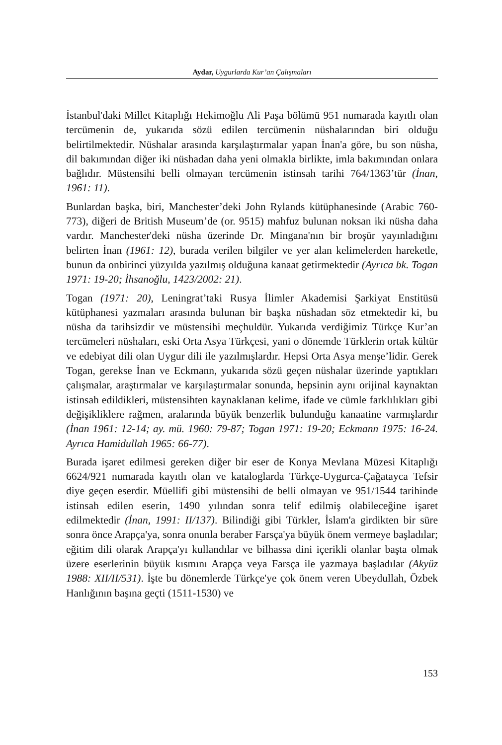Aydar, Uygurlarda Kur’an Çalışmaları
İstanbul'daki Millet Kitaplığı Hekimoğlu Ali Paşa bölümü 951 numarada kayıtlı olan tercümenin de, yukarıda sözü edilen tercümenin nüshalarından biri olduğu belirtilmektedir. Nüshalar arasında karşılaştırmalar yapan İnan'a göre, bu son nüsha, dil bakımından diğer iki nüshadan daha yeni olmakla birlikte, imla bakımından onlara bağlıdır. Müstensihi belli olmayan tercümenin istinsah tarihi 764/1363’tür (İnan, 1961: 11).
Bunlardan başka, biri, Manchester’deki John Rylands kütüphanesinde (Arabic 760-773), diğeri de British Museum’de (or. 9515) mahfuz bulunan noksan iki nüsha daha vardır. Manchester'deki nüsha üzerinde Dr. Mingana'nın bir broşür yayınladığını belirten İnan (1961: 12), burada verilen bilgiler ve yer alan kelimelerden hareketle, bunun da onbirinci yüzyılda yazılmış olduğuna kanaat getirmektedir (Ayrıca bk. Togan 1971: 19-20; İhsanoğlu, 1423/2002: 21).
Togan (1971: 20), Leningrat’taki Rusya İlimler Akademisi Şarkiyat Enstitüsü kütüphanesi yazmaları arasında bulunan bir başka nüshadan söz etmektedir ki, bu nüsha da tarihsizdir ve müstensihi meçhuldür. Yukarıda verdiğimiz Türkçe Kur’an tercümeleri nüshaları, eski Orta Asya Türkçesi, yani o dönemde Türklerin ortak kültür ve edebiyat dili olan Uygur dili ile yazılmışlardır. Hepsi Orta Asya menşe’lidir. Gerek Togan, gerekse İnan ve Eckmann, yukarıda sözü geçen nüshalar üzerinde yaptıkları çalışmalar, araştırmalar ve karşılaştırmalar sonunda, hepsinin aynı orijinal kaynaktan istinsah edildikleri, müstensihten kaynaklanan kelime, ifade ve cümle farklılıkları gibi değişikliklere rağmen, aralarında büyük benzerlik bulunduğu kanaatine varmışlardır (İnan 1961: 12-14; ay. mü. 1960: 79-87; Togan 1971: 19-20; Eckmann 1975: 16-24. Ayrıca Hamidullah 1965: 66-77).
Burada işaret edilmesi gereken diğer bir eser de Konya Mevlana Müzesi Kitaplığı 6624/921 numarada kayıtlı olan ve kataloglarda Türkçe-Uygurca-Çağatayca Tefsir diye geçen eserdir. Müellifi gibi müstensihi de belli olmayan ve 951/1544 tarihinde istinsah edilen eserin, 1490 yılından sonra telif edilmiş olabileceğine işaret edilmektedir (İnan, 1991: II/137). Bilindiği gibi Türkler, İslam'a girdikten bir süre sonra önce Arapça'ya, sonra onunla beraber Farsça'ya büyük önem vermeye başladılar; eğitim dili olarak Arapça'yı kullandılar ve bilhassa dini içerikli olanlar başta olmak üzere eserlerinin büyük kısmını Arapça veya Farsça ile yazmaya başladılar (Akyüz 1988: XII/II/531). İşte bu dönemlerde Türkçe'ye çok önem veren Ubeydullah, Özbek Hanlığının başına geçti (1511-1530) ve
153